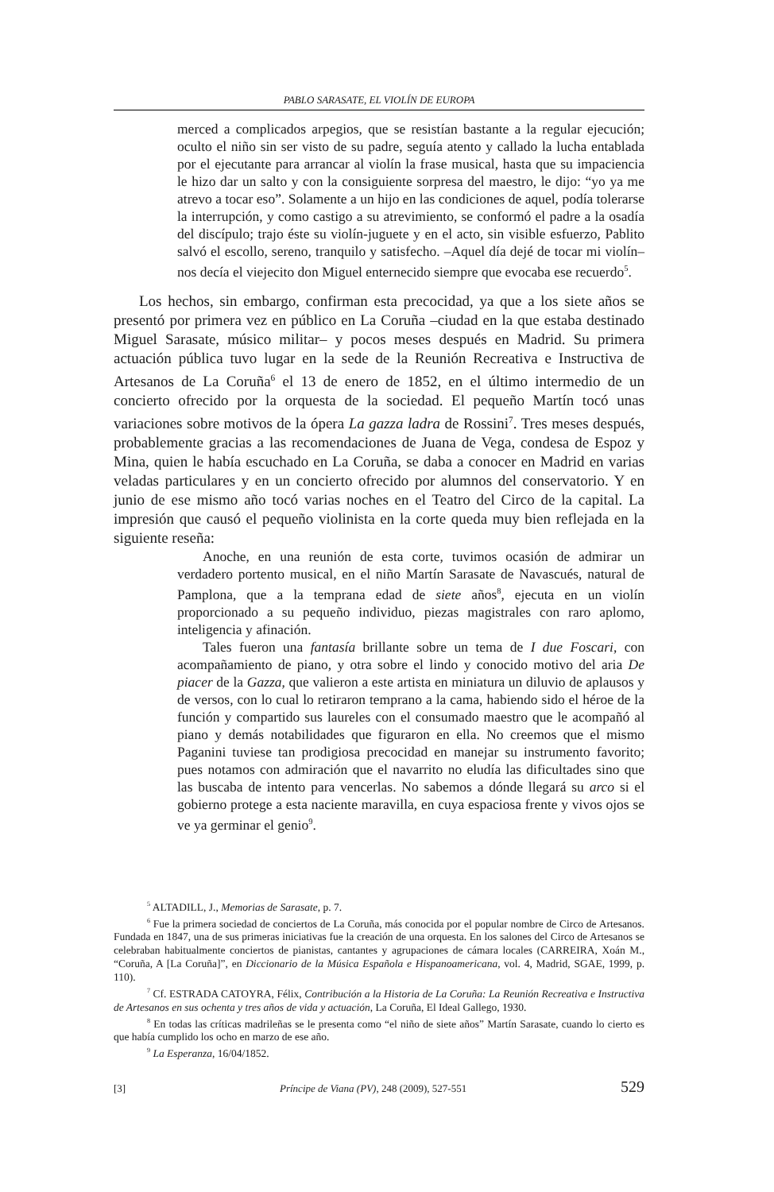PABLO SARASATE, EL VIOLÍN DE EUROPA
merced a complicados arpegios, que se resistían bastante a la regular ejecución; oculto el niño sin ser visto de su padre, seguía atento y callado la lucha entablada por el ejecutante para arrancar al violín la frase musical, hasta que su impaciencia le hizo dar un salto y con la consiguiente sorpresa del maestro, le dijo: “yo ya me atrevo a tocar eso”. Solamente a un hijo en las condiciones de aquel, podía tolerarse la interrupción, y como castigo a su atrevimiento, se conformó el padre a la osadía del discípulo; trajo éste su violín-juguete y en el acto, sin visible esfuerzo, Pablito salvó el escollo, sereno, tranquilo y satisfecho. –Aquel día dejé de tocar mi violín– nos decía el viejecito don Miguel enternecido siempre que evocaba ese recuerdo<sup>5</sup>.
Los hechos, sin embargo, confirman esta precocidad, ya que a los siete años se presentó por primera vez en público en La Coruña –ciudad en la que estaba destinado Miguel Sarasate, músico militar– y pocos meses después en Madrid. Su primera actuación pública tuvo lugar en la sede de la Reunión Recreativa e Instructiva de Artesanos de La Coruña<sup>6</sup> el 13 de enero de 1852, en el último intermedio de un concierto ofrecido por la orquesta de la sociedad. El pequeño Martín tocó unas variaciones sobre motivos de la ópera La gazza ladra de Rossini<sup>7</sup>. Tres meses después, probablemente gracias a las recomendaciones de Juana de Vega, condesa de Espoz y Mina, quien le había escuchado en La Coruña, se daba a conocer en Madrid en varias veladas particulares y en un concierto ofrecido por alumnos del conservatorio. Y en junio de ese mismo año tocó varias noches en el Teatro del Circo de la capital. La impresión que causó el pequeño violinista en la corte queda muy bien reflejada en la siguiente reseña:
Anoche, en una reunión de esta corte, tuvimos ocasión de admirar un verdadero portento musical, en el niño Martín Sarasate de Navascués, natural de Pamplona, que a la temprana edad de siete años<sup>8</sup>, ejecuta en un violín proporcionado a su pequeño individuo, piezas magistrales con raro aplomo, inteligencia y afinación.
Tales fueron una fantasía brillante sobre un tema de I due Foscari, con acompañamiento de piano, y otra sobre el lindo y conocido motivo del aria De piacer de la Gazza, que valieron a este artista en miniatura un diluvio de aplausos y de versos, con lo cual lo retiraron temprano a la cama, habiendo sido el héroe de la función y compartido sus laureles con el consumado maestro que le acompañó al piano y demás notabilidades que figuraron en ella. No creemos que el mismo Paganini tuviese tan prodigiosa precocidad en manejar su instrumento favorito; pues notamos con admiración que el navarrito no eludía las dificultades sino que las buscaba de intento para vencerlas. No sabemos a dónde llegará su arco si el gobierno protege a esta naciente maravilla, en cuya espaciosa frente y vivos ojos se ve ya germinar el genio<sup>9</sup>.
<sup>5</sup> ALTADILL, J., Memorias de Sarasate, p. 7.
<sup>6</sup> Fue la primera sociedad de conciertos de La Coruña, más conocida por el popular nombre de Circo de Artesanos. Fundada en 1847, una de sus primeras iniciativas fue la creación de una orquesta. En los salones del Circo de Artesanos se celebraban habitualmente conciertos de pianistas, cantantes y agrupaciones de cámara locales (CARREIRA, Xoán M., “Coruña, A [La Coruña]”, en Diccionario de la Música Española e Hispanoamericana, vol. 4, Madrid, SGAE, 1999, p. 110).
<sup>7</sup> Cf. ESTRADA CATOYRA, Félix, Contribución a la Historia de La Coruña: La Reunión Recreativa e Instructiva de Artesanos en sus ochenta y tres años de vida y actuación, La Coruña, El Ideal Gallego, 1930.
<sup>8</sup> En todas las críticas madrileñas se le presenta como “el niño de siete años” Martín Sarasate, cuando lo cierto es que había cumplido los ocho en marzo de ese año.
<sup>9</sup> La Esperanza, 16/04/1852.
[3] Príncipe de Viana (PV), 248 (2009), 527-551 529